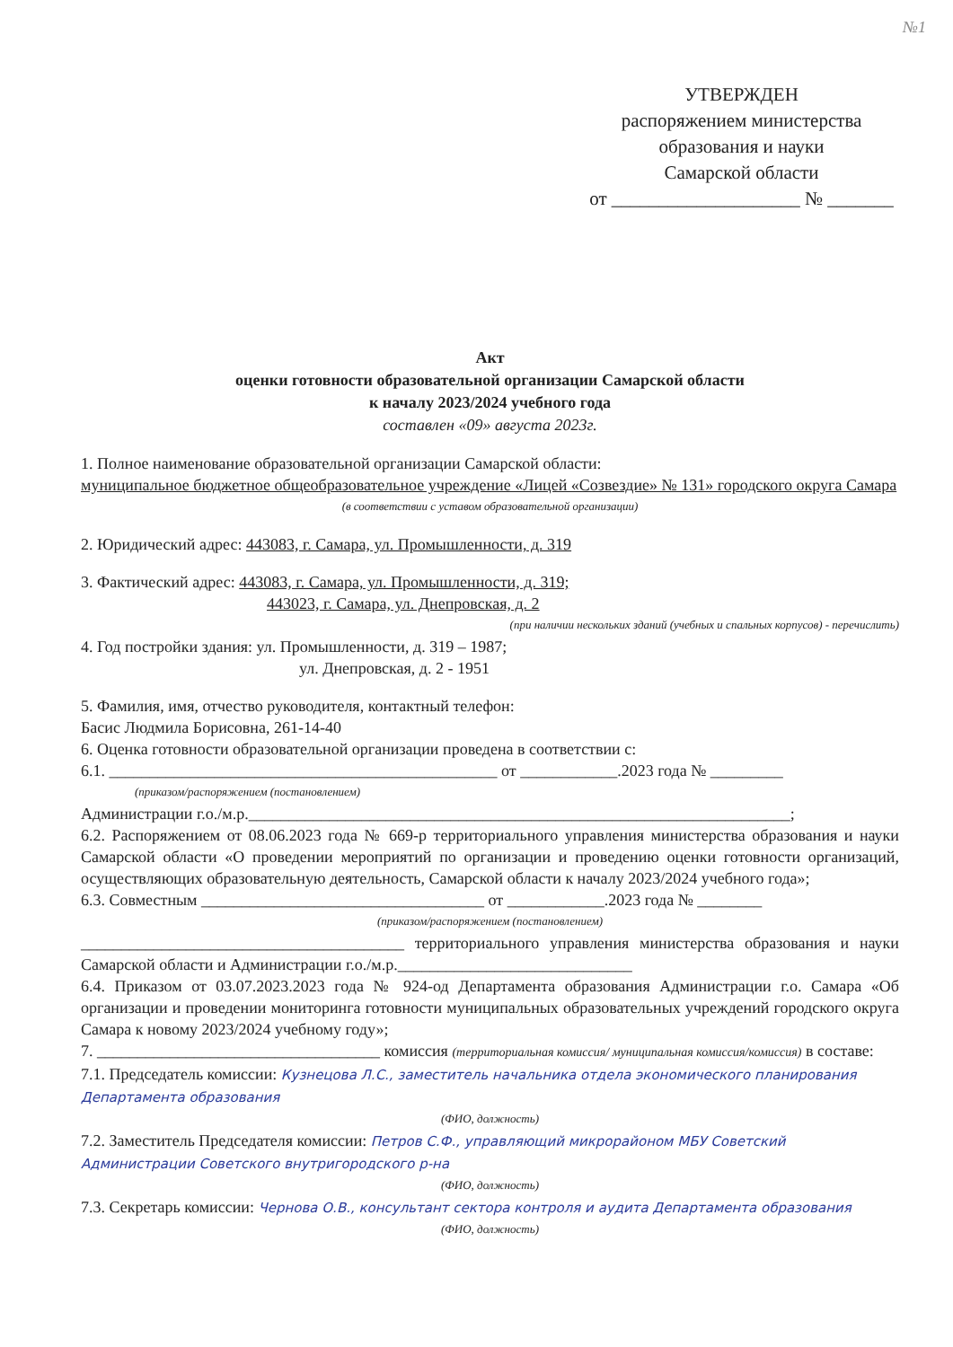№1
УТВЕРЖДЕН
распоряжением министерства
образования и науки
Самарской области
от ____________________ № _______
Акт
оценки готовности образовательной организации Самарской области
к началу 2023/2024 учебного года
составлен «09» августа 2023г.
1. Полное наименование образовательной организации Самарской области:
муниципальное бюджетное общеобразовательное учреждение «Лицей «Созвездие» № 131» городского округа Самара
(в соответствии с уставом образовательной организации)
2. Юридический адрес: 443083, г. Самара, ул. Промышленности, д. 319
3. Фактический адрес: 443083, г. Самара, ул. Промышленности, д. 319;
443023, г. Самара, ул. Днепровская, д. 2
(при наличии нескольких зданий (учебных и спальных корпусов) - перечислить)
4. Год постройки здания: ул. Промышленности, д. 319 – 1987;
ул. Днепровская, д. 2 - 1951
5. Фамилия, имя, отчество руководителя, контактный телефон:
Басис Людмила Борисовна, 261-14-40
6. Оценка готовности образовательной организации проведена в соответствии с:
6.1. ________________________________________________ от ____________.2023 года № _________
(приказом/распоряжением (постановлением)
Администрации г.о./м.р.___________________________________________________________________;
6.2. Распоряжением от 08.06.2023 года № 669-р территориального управления министерства образования и науки Самарской области «О проведении мероприятий по организации и проведению оценки готовности организаций, осуществляющих образовательную деятельность, Самарской области к началу 2023/2024 учебного года»;
6.3. Совместным ___________________________________ от ____________.2023 года № ________
(приказом/распоряжением (постановлением)
________________________________________ территориального управления министерства образования и науки Самарской области и Администрации г.о./м.р._____________________________
6.4. Приказом от 03.07.2023.2023 года № 924-од Департамента образования Администрации г.о. Самара «Об организации и проведении мониторинга готовности муниципальных образовательных учреждений городского округа Самара к новому 2023/2024 учебному году»;
7. ___________________________________ комиссия (территориальная комиссия/ муниципальная комиссия/комиссия) в составе:
7.1. Председатель комиссии: Кузнецова Л.С., заместитель начальника отдела экономического планирования Департамента образования
(ФИО, должность)
7.2. Заместитель Председателя комиссии: Петров С.Ф., управляющий микрорайоном МБУ Советский Администрации Советского внутригородского р-на
(ФИО, должность)
7.3. Секретарь комиссии: Чернова О.В., консультант сектора контроля и аудита Департамента образования
(ФИО, должность)